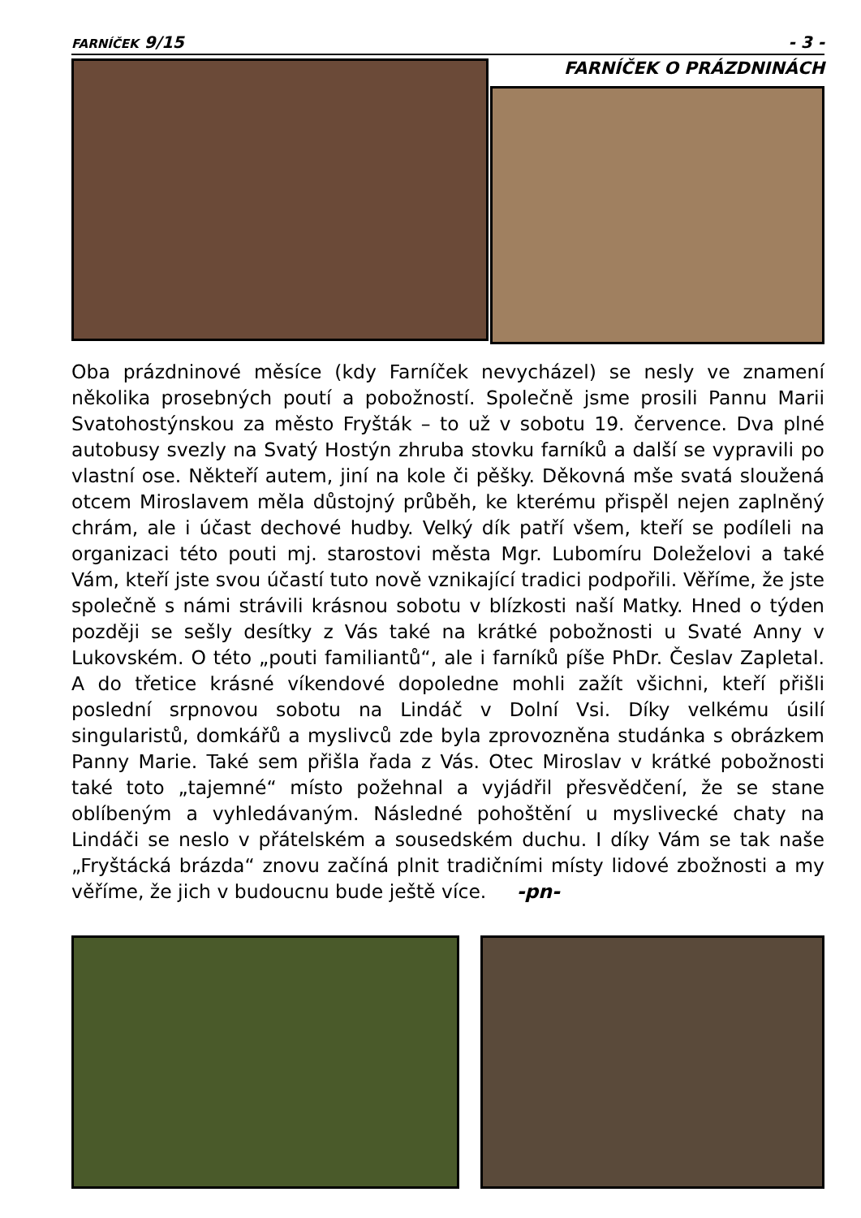FARNÍČEK 9/15 - 3 -
FARNÍČEK O PRÁZDNINÁCH
Oba prázdninové měsíce (kdy Farníček nevycházel) se nesly ve znamení několika prosebných poutí a pobožností. Společně jsme prosili Pannu Marii Svatohostýnskou za město Fryšták – to už v sobotu 19. července. Dva plné autobusy svezly na Svatý Hostýn zhruba stovku farníků a další se vypravili po vlastní ose. Někteří autem, jiní na kole či pěšky. Děkovná mše svatá sloužená otcem Miroslavem měla důstojný průběh, ke kterému přispěl nejen zaplněný chrám, ale i účast dechové hudby. Velký dík patří všem, kteří se podíleli na organizaci této pouti mj. starostovi města Mgr. Lubomíru Doleželovi a také Vám, kteří jste svou účastí tuto nově vznikající tradici podpořili. Věříme, že jste společně s námi strávili krásnou sobotu v blízkosti naší Matky. Hned o týden později se sešly desítky z Vás také na krátké pobožnosti u Svaté Anny v Lukovském. O této „pouti familiantů“, ale i farníků píše PhDr. Česlav Zapletal. A do třetice krásné víkendové dopoledne mohli zažít všichni, kteří přišli poslední srpnovou sobotu na Lindáč v Dolní Vsi. Díky velkému úsilí singularistů, domkářů a myslivců zde byla zprovozněna studánka s obrázkem Panny Marie. Také sem přišla řada z Vás. Otec Miroslav v krátké pobožnosti také toto „tajemné“ místo požehnal a vyjádřil přesvědčení, že se stane oblíbeným a vyhledávaným. Následné pohoštění u myslivecké chaty na Lindáči se neslo v přátelském a sousedském duchu. I díky Vám se tak naše „Fryštácká brázda“ znovu začíná plnit tradičními místy lidové zbožnosti a my věříme, že jich v budoucnu bude ještě více. -pn-